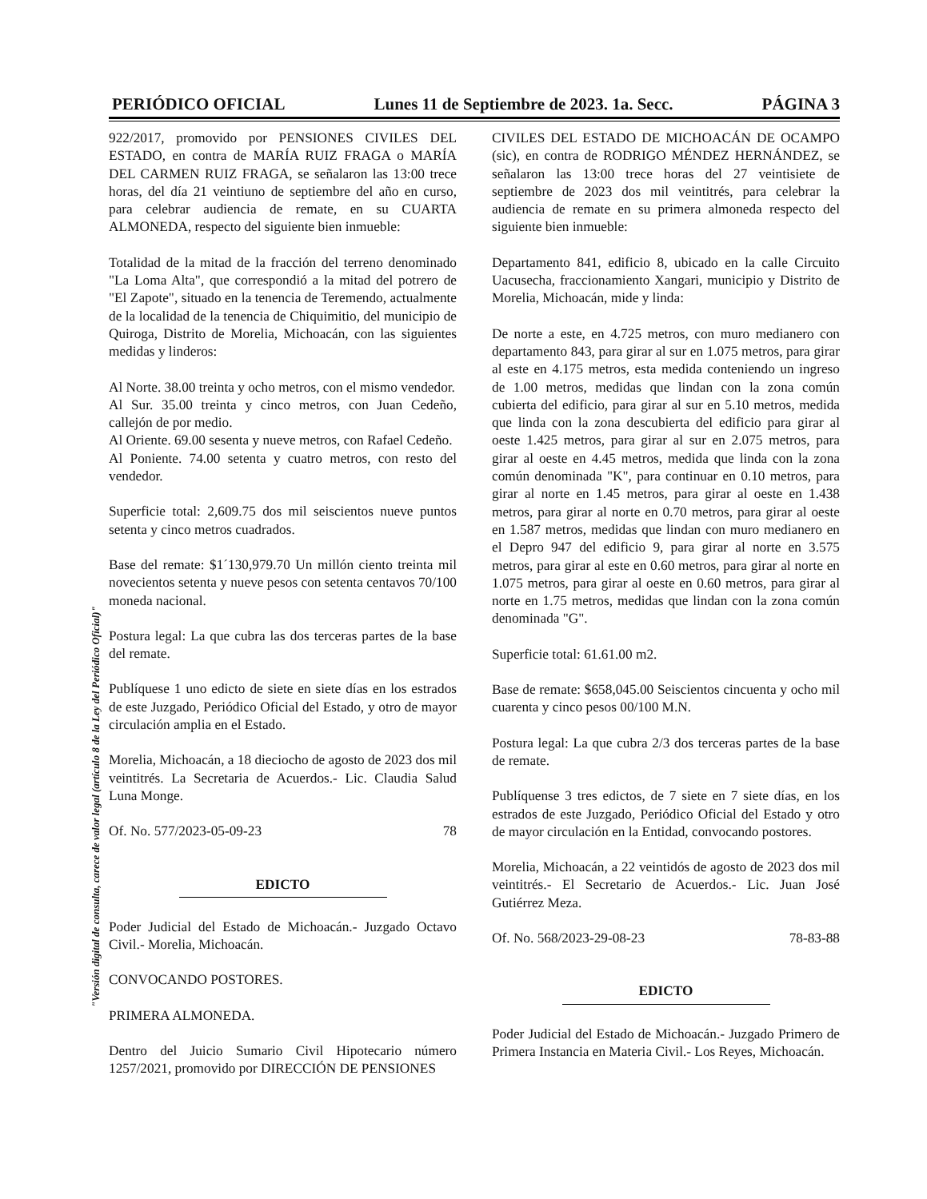PERIÓDICO OFICIAL Lunes 11 de Septiembre de 2023. 1a. Secc. PÁGINA 3
"Versión digital de consulta, carece de valor legal (artículo 8 de la Ley del Periódico Oficial)"
922/2017, promovido por PENSIONES CIVILES DEL ESTADO, en contra de MARÍA RUIZ FRAGA o MARÍA DEL CARMEN RUIZ FRAGA, se señalaron las 13:00 trece horas, del día 21 veintiuno de septiembre del año en curso, para celebrar audiencia de remate, en su CUARTA ALMONEDA, respecto del siguiente bien inmueble:
Totalidad de la mitad de la fracción del terreno denominado "La Loma Alta", que correspondió a la mitad del potrero de "El Zapote", situado en la tenencia de Teremendo, actualmente de la localidad de la tenencia de Chiquimitio, del municipio de Quiroga, Distrito de Morelia, Michoacán, con las siguientes medidas y linderos:
Al Norte. 38.00 treinta y ocho metros, con el mismo vendedor.
Al Sur. 35.00 treinta y cinco metros, con Juan Cedeño, callejón de por medio.
Al Oriente. 69.00 sesenta y nueve metros, con Rafael Cedeño.
Al Poniente. 74.00 setenta y cuatro metros, con resto del vendedor.
Superficie total: 2,609.75 dos mil seiscientos nueve puntos setenta y cinco metros cuadrados.
Base del remate: $1´130,979.70 Un millón ciento treinta mil novecientos setenta y nueve pesos con setenta centavos 70/100 moneda nacional.
Postura legal: La que cubra las dos terceras partes de la base del remate.
Publíquese 1 uno edicto de siete en siete días en los estrados de este Juzgado, Periódico Oficial del Estado, y otro de mayor circulación amplia en el Estado.
Morelia, Michoacán, a 18 dieciocho de agosto de 2023 dos mil veintitrés. La Secretaria de Acuerdos.- Lic. Claudia Salud Luna Monge.
Of. No. 577/2023-05-09-23 78
EDICTO
Poder Judicial del Estado de Michoacán.- Juzgado Octavo Civil.- Morelia, Michoacán.
CONVOCANDO POSTORES.
PRIMERA ALMONEDA.
Dentro del Juicio Sumario Civil Hipotecario número 1257/2021, promovido por DIRECCIÓN DE PENSIONES
CIVILES DEL ESTADO DE MICHOACÁN DE OCAMPO (sic), en contra de RODRIGO MÉNDEZ HERNÁNDEZ, se señalaron las 13:00 trece horas del 27 veintisiete de septiembre de 2023 dos mil veintitrés, para celebrar la audiencia de remate en su primera almoneda respecto del siguiente bien inmueble:
Departamento 841, edificio 8, ubicado en la calle Circuito Uacusecha, fraccionamiento Xangari, municipio y Distrito de Morelia, Michoacán, mide y linda:
De norte a este, en 4.725 metros, con muro medianero con departamento 843, para girar al sur en 1.075 metros, para girar al este en 4.175 metros, esta medida conteniendo un ingreso de 1.00 metros, medidas que lindan con la zona común cubierta del edificio, para girar al sur en 5.10 metros, medida que linda con la zona descubierta del edificio para girar al oeste 1.425 metros, para girar al sur en 2.075 metros, para girar al oeste en 4.45 metros, medida que linda con la zona común denominada "K", para continuar en 0.10 metros, para girar al norte en 1.45 metros, para girar al oeste en 1.438 metros, para girar al norte en 0.70 metros, para girar al oeste en 1.587 metros, medidas que lindan con muro medianero en el Depro 947 del edificio 9, para girar al norte en 3.575 metros, para girar al este en 0.60 metros, para girar al norte en 1.075 metros, para girar al oeste en 0.60 metros, para girar al norte en 1.75 metros, medidas que lindan con la zona común denominada "G".
Superficie total: 61.61.00 m2.
Base de remate: $658,045.00 Seiscientos cincuenta y ocho mil cuarenta y cinco pesos 00/100 M.N.
Postura legal: La que cubra 2/3 dos terceras partes de la base de remate.
Publíquense 3 tres edictos, de 7 siete en 7 siete días, en los estrados de este Juzgado, Periódico Oficial del Estado y otro de mayor circulación en la Entidad, convocando postores.
Morelia, Michoacán, a 22 veintidós de agosto de 2023 dos mil veintitrés.- El Secretario de Acuerdos.- Lic. Juan José Gutiérrez Meza.
Of. No. 568/2023-29-08-23 78-83-88
EDICTO
Poder Judicial del Estado de Michoacán.- Juzgado Primero de Primera Instancia en Materia Civil.- Los Reyes, Michoacán.